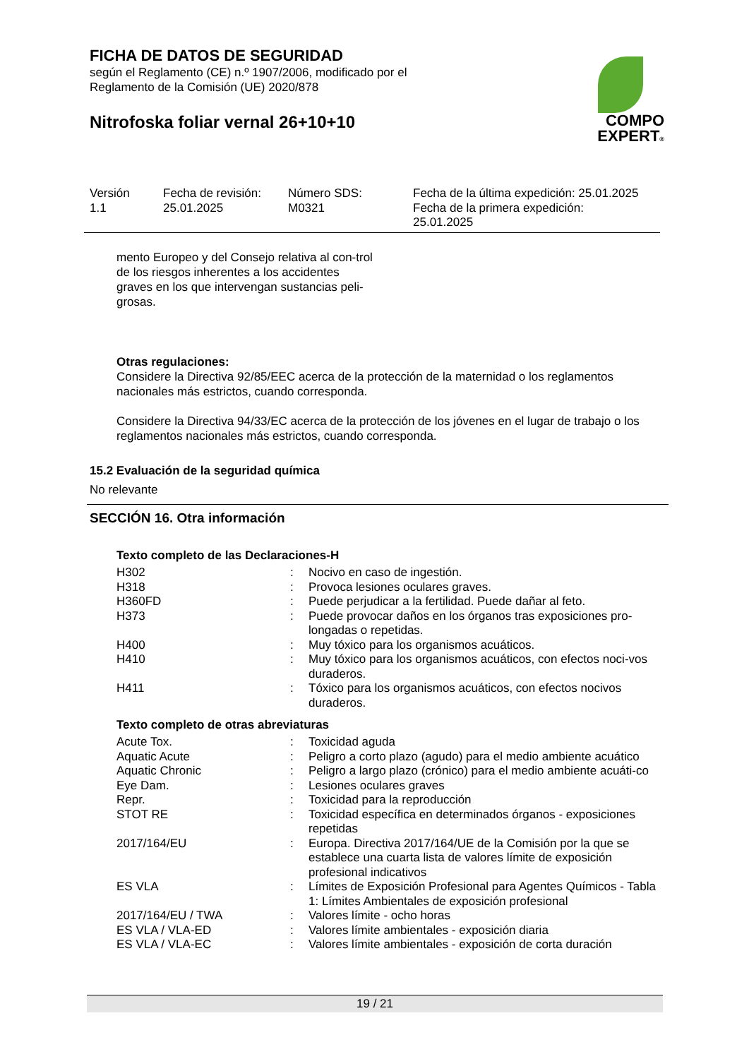FICHA DE DATOS DE SEGURIDAD
según el Reglamento (CE) n.º 1907/2006, modificado por el
Reglamento de la Comisión (UE) 2020/878
Nitrofoska foliar vernal 26+10+10
COMPO
EXPERT®
| Versión 1.1 | Fecha de revisión: 25.01.2025 | Número SDS: M0321 | Fecha de la última expedición: 25.01.2025 Fecha de la primera expedición: 25.01.2025 |
mento Europeo y del Consejo relativa al con-trol de los riesgos inherentes a los accidentes graves en los que intervengan sustancias peli-grosas.
Otras regulaciones:
Considere la Directiva 92/85/EEC acerca de la protección de la maternidad o los reglamentos nacionales más estrictos, cuando corresponda.
Considere la Directiva 94/33/EC acerca de la protección de los jóvenes en el lugar de trabajo o los reglamentos nacionales más estrictos, cuando corresponda.
15.2 Evaluación de la seguridad química
No relevante
SECCIÓN 16. Otra información
Texto completo de las Declaraciones-H
| H302 | : | Nocivo en caso de ingestión. |
| H318 | : | Provoca lesiones oculares graves. |
| H360FD | : | Puede perjudicar a la fertilidad. Puede dañar al feto. |
| H373 | : | Puede provocar daños en los órganos tras exposiciones pro-longadas o repetidas. |
| H400 | : | Muy tóxico para los organismos acuáticos. |
| H410 | : | Muy tóxico para los organismos acuáticos, con efectos noci-vos duraderos. |
| H411 | : | Tóxico para los organismos acuáticos, con efectos nocivos duraderos. |
Texto completo de otras abreviaturas
| Acute Tox. | : | Toxicidad aguda |
| Aquatic Acute | : | Peligro a corto plazo (agudo) para el medio ambiente acuático |
| Aquatic Chronic | : | Peligro a largo plazo (crónico) para el medio ambiente acuáti-co |
| Eye Dam. | : | Lesiones oculares graves |
| Repr. | : | Toxicidad para la reproducción |
| STOT RE | : | Toxicidad específica en determinados órganos - exposiciones repetidas |
| 2017/164/EU | : | Europa. Directiva 2017/164/UE de la Comisión por la que se establece una cuarta lista de valores límite de exposición profesional indicativos |
| ES VLA | : | Límites de Exposición Profesional para Agentes Químicos - Tabla 1: Límites Ambientales de exposición profesional |
| 2017/164/EU / TWA | : | Valores límite - ocho horas |
| ES VLA / VLA-ED | : | Valores límite ambientales - exposición diaria |
| ES VLA / VLA-EC | : | Valores límite ambientales - exposición de corta duración |
19 / 21